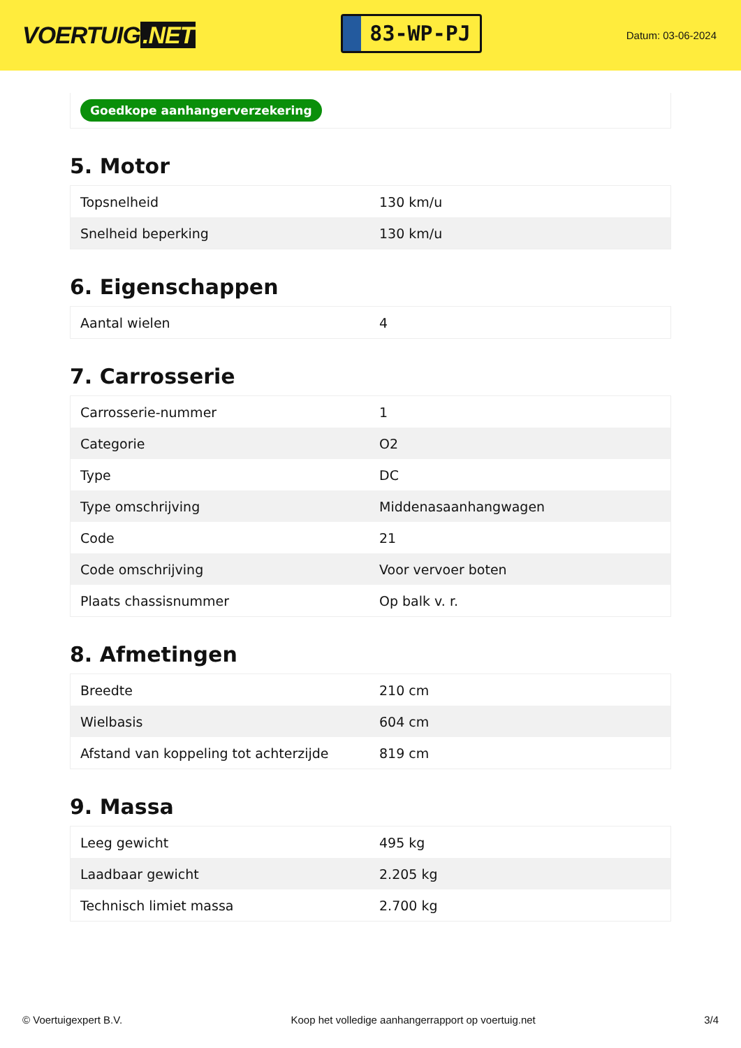VOERTUIG.NET
83-WP-PJ
Datum: 03-06-2024
Goedkope aanhangerverzekering
5. Motor
| Topsnelheid | 130 km/u |
| Snelheid beperking | 130 km/u |
6. Eigenschappen
| Aantal wielen | 4 |
7. Carrosserie
| Carrosserie-nummer | 1 |
| Categorie | O2 |
| Type | DC |
| Type omschrijving | Middenasaanhangwagen |
| Code | 21 |
| Code omschrijving | Voor vervoer boten |
| Plaats chassisnummer | Op balk v. r. |
8. Afmetingen
| Breedte | 210 cm |
| Wielbasis | 604 cm |
| Afstand van koppeling tot achterzijde | 819 cm |
9. Massa
| Leeg gewicht | 495 kg |
| Laadbaar gewicht | 2.205 kg |
| Technisch limiet massa | 2.700 kg |
© Voertuigexpert B.V. Koop het volledige aanhangerrapport op voertuig.net 3/4